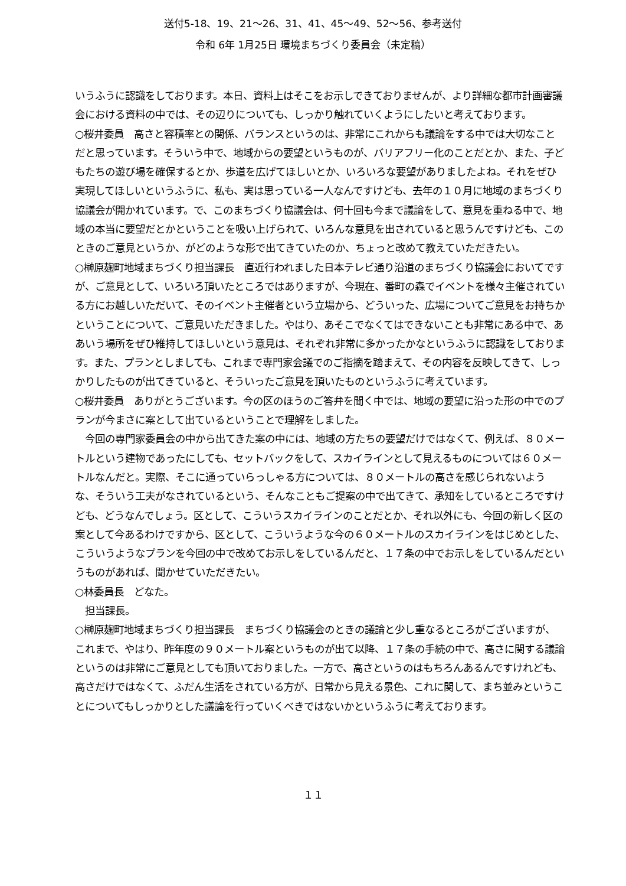送付5-18、19、21～26、31、41、45～49、52～56、参考送付
令和 6年 1月25日 環境まちづくり委員会（未定稿）
いうふうに認識をしております。本日、資料上はそこをお示しできておりませんが、より詳細な都市計画審議会における資料の中では、その辺りについても、しっかり触れていくようにしたいと考えております。
○桜井委員　高さと容積率との関係、バランスというのは、非常にこれからも議論をする中では大切なことだと思っています。そういう中で、地域からの要望というものが、バリアフリー化のことだとか、また、子どもたちの遊び場を確保するとか、歩道を広げてほしいとか、いろいろな要望がありましたよね。それをぜひ実現してほしいというふうに、私も、実は思っている一人なんですけども、去年の１０月に地域のまちづくり協議会が開かれています。で、このまちづくり協議会は、何十回も今まで議論をして、意見を重ねる中で、地域の本当に要望だとかということを吸い上げられて、いろんな意見を出されていると思うんですけども、このときのご意見というか、がどのような形で出てきていたのか、ちょっと改めて教えていただきたい。
○榊原麹町地域まちづくり担当課長　直近行われました日本テレビ通り沿道のまちづくり協議会においてですが、ご意見として、いろいろ頂いたところではありますが、今現在、番町の森でイベントを様々主催されている方にお越しいただいて、そのイベント主催者という立場から、どういった、広場についてご意見をお持ちかということについて、ご意見いただきました。やはり、あそこでなくてはできないことも非常にある中で、ああいう場所をぜひ維持してほしいという意見は、それぞれ非常に多かったかなというふうに認識をしております。また、プランとしましても、これまで専門家会議でのご指摘を踏まえて、その内容を反映してきて、しっかりしたものが出てきていると、そういったご意見を頂いたものというふうに考えています。
○桜井委員　ありがとうございます。今の区のほうのご答弁を聞く中では、地域の要望に沿った形の中でのプランが今まさに案として出ているということで理解をしました。
　今回の専門家委員会の中から出てきた案の中には、地域の方たちの要望だけではなくて、例えば、８０メートルという建物であったにしても、セットバックをして、スカイラインとして見えるものについては６０メートルなんだと。実際、そこに通っていらっしゃる方については、８０メートルの高さを感じられないような、そういう工夫がなされているという、そんなこともご提案の中で出てきて、承知をしているところですけども、どうなんでしょう。区として、こういうスカイラインのことだとか、それ以外にも、今回の新しく区の案として今あるわけですから、区として、こういうような今の６０メートルのスカイラインをはじめとした、こういうようなプランを今回の中で改めてお示しをしているんだと、１７条の中でお示しをしているんだというものがあれば、聞かせていただきたい。
○林委員長　どなた。
　担当課長。
○榊原麹町地域まちづくり担当課長　まちづくり協議会のときの議論と少し重なるところがございますが、これまで、やはり、昨年度の９０メートル案というものが出て以降、１７条の手続の中で、高さに関する議論というのは非常にご意見としても頂いておりました。一方で、高さというのはもちろんあるんですけれども、高さだけではなくて、ふだん生活をされている方が、日常から見える景色、これに関して、まち並みということについてもしっかりとした議論を行っていくべきではないかというふうに考えております。
１１